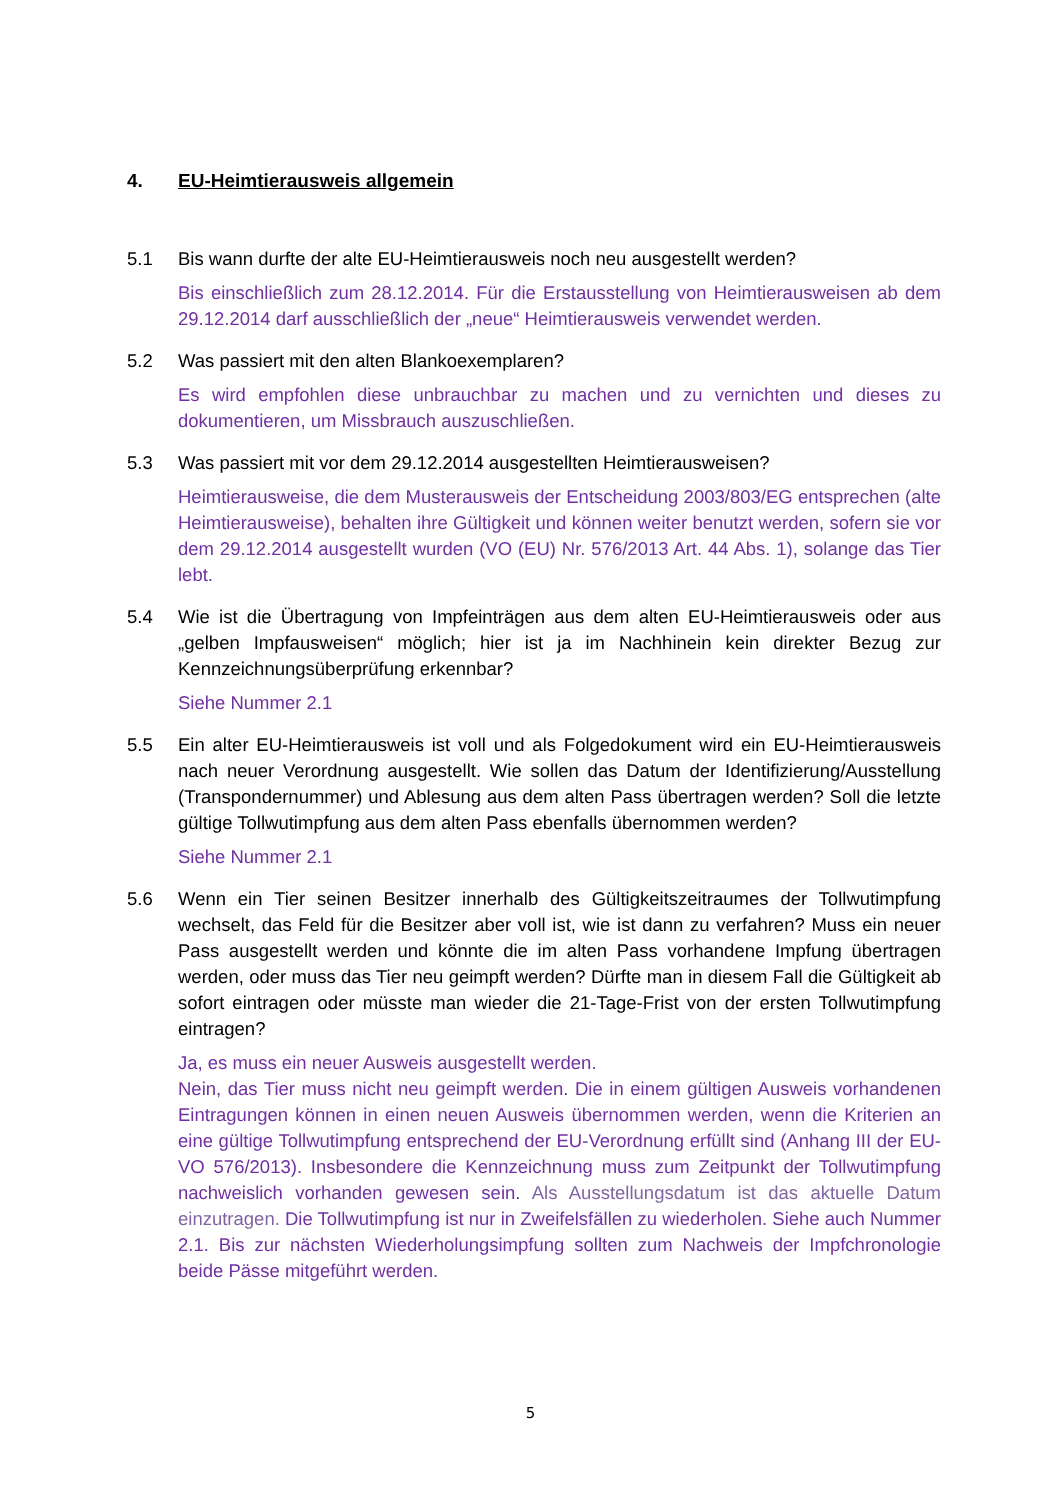4. EU-Heimtierausweis allgemein
5.1 Bis wann durfte der alte EU-Heimtierausweis noch neu ausgestellt werden?
Bis einschließlich zum 28.12.2014. Für die Erstausstellung von Heimtierausweisen ab dem 29.12.2014 darf ausschließlich der „neue“ Heimtierausweis verwendet werden.
5.2 Was passiert mit den alten Blankoexemplaren?
Es wird empfohlen diese unbrauchbar zu machen und zu vernichten und dieses zu dokumentieren, um Missbrauch auszuschließen.
5.3 Was passiert mit vor dem 29.12.2014 ausgestellten Heimtierausweisen?
Heimtierausweise, die dem Musterausweis der Entscheidung 2003/803/EG entsprechen (alte Heimtierausweise), behalten ihre Gültigkeit und können weiter benutzt werden, sofern sie vor dem 29.12.2014 ausgestellt wurden (VO (EU) Nr. 576/2013 Art. 44 Abs. 1), solange das Tier lebt.
5.4 Wie ist die Übertragung von Impfeinträgen aus dem alten EU-Heimtierausweis oder aus „gelben Impfausweisen“ möglich; hier ist ja im Nachhinein kein direkter Bezug zur Kennzeichnungsüberprüfung erkennbar?
Siehe Nummer 2.1
5.5 Ein alter EU-Heimtierausweis ist voll und als Folgedokument wird ein EU-Heimtierausweis nach neuer Verordnung ausgestellt. Wie sollen das Datum der Identifizierung/Ausstellung (Transpondernummer) und Ablesung aus dem alten Pass übertragen werden? Soll die letzte gültige Tollwutimpfung aus dem alten Pass ebenfalls übernommen werden?
Siehe Nummer 2.1
5.6 Wenn ein Tier seinen Besitzer innerhalb des Gültigkeitszeitraumes der Tollwutimpfung wechselt, das Feld für die Besitzer aber voll ist, wie ist dann zu verfahren? Muss ein neuer Pass ausgestellt werden und könnte die im alten Pass vorhandene Impfung übertragen werden, oder muss das Tier neu geimpft werden? Dürfte man in diesem Fall die Gültigkeit ab sofort eintragen oder müsste man wieder die 21-Tage-Frist von der ersten Tollwutimpfung eintragen?
Ja, es muss ein neuer Ausweis ausgestellt werden.
Nein, das Tier muss nicht neu geimpft werden. Die in einem gültigen Ausweis vorhandenen Eintragungen können in einen neuen Ausweis übernommen werden, wenn die Kriterien an eine gültige Tollwutimpfung entsprechend der EU-Verordnung erfüllt sind (Anhang III der EU-VO 576/2013). Insbesondere die Kennzeichnung muss zum Zeitpunkt der Tollwutimpfung nachweislich vorhanden gewesen sein. Als Ausstellungsdatum ist das aktuelle Datum einzutragen. Die Tollwutimpfung ist nur in Zweifelsfällen zu wiederholen. Siehe auch Nummer 2.1. Bis zur nächsten Wiederholungsimpfung sollten zum Nachweis der Impfchronologie beide Pässe mitgeführt werden.
5